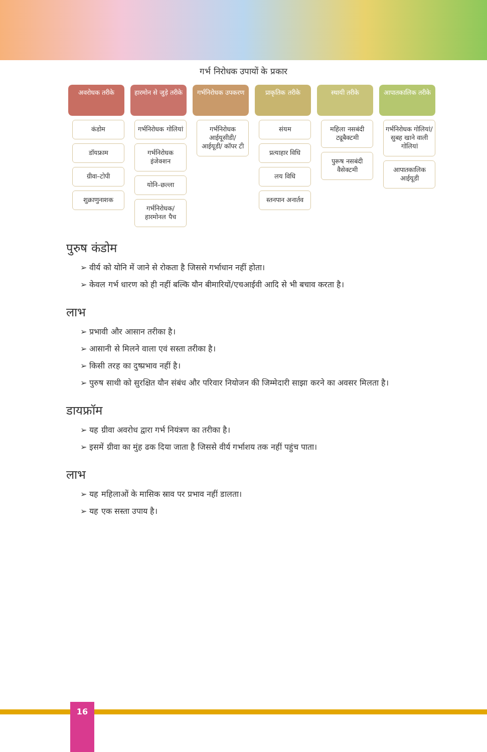गर्भ निरोधक उपायों के प्रकार
अवरोधक तरीके
कंडोम
डॉयफ्राम
ग्रीवा–टोपी
शुक्राणुनाशक
हारमोन से जुड़े तरीके
गर्भनिरोधक गोलियां
गर्भनिरोधक इंजेक्शन
योनि–छल्ला
गर्भनिरोधक/ हारमोनल पैच
गर्भनिरोधक उपकरण
गर्भनिरोधक आईयूसीडी/ आईयूडी/ कॉपर टी
प्राकृतिक तरीके
संयम
प्रत्याहार विधि
लय विधि
स्तनपान अनार्तव
स्थायी तरीके
महिला नसबंदी ट्यूबैक्टमी
पुरूष नसबंदी वैसेक्टमी
आपातकालिक तरीके
गर्भनिरोधक गोलियां/ सुबह खाने वाली गोलियां
आपातकालिक आईयूडी
पुरुष कंडोम
➢ वीर्य को योनि में जाने से रोकता है जिससे गर्भाधान नहीं होता।
➢ केवल गर्भ धारण को ही नहीं बल्कि यौन बीमारियों/एचआईवी आदि से भी बचाव करता है।
लाभ
➢ प्रभावी और आसान तरीका है।
➢ आसानी से मिलने वाला एवं सस्ता तरीका है।
➢ किसी तरह का दुष्प्रभाव नहीं है।
➢ पुरुष साथी को सुरक्षित यौन संबंध और परिवार नियोजन की जिम्मेदारी साझा करने का अवसर मिलता है।
डायफ्रॉम
➢ यह ग्रीवा अवरोध द्वारा गर्भ नियंत्रण का तरीका है।
➢ इसमें ग्रीवा का मुंह ढक दिया जाता है जिससे वीर्य गर्भाशय तक नहीं पहुंच पाता।
लाभ
➢ यह महिलाओं के मासिक स्राव पर प्रभाव नहीं डालता।
➢ यह एक सस्ता उपाय है।
16